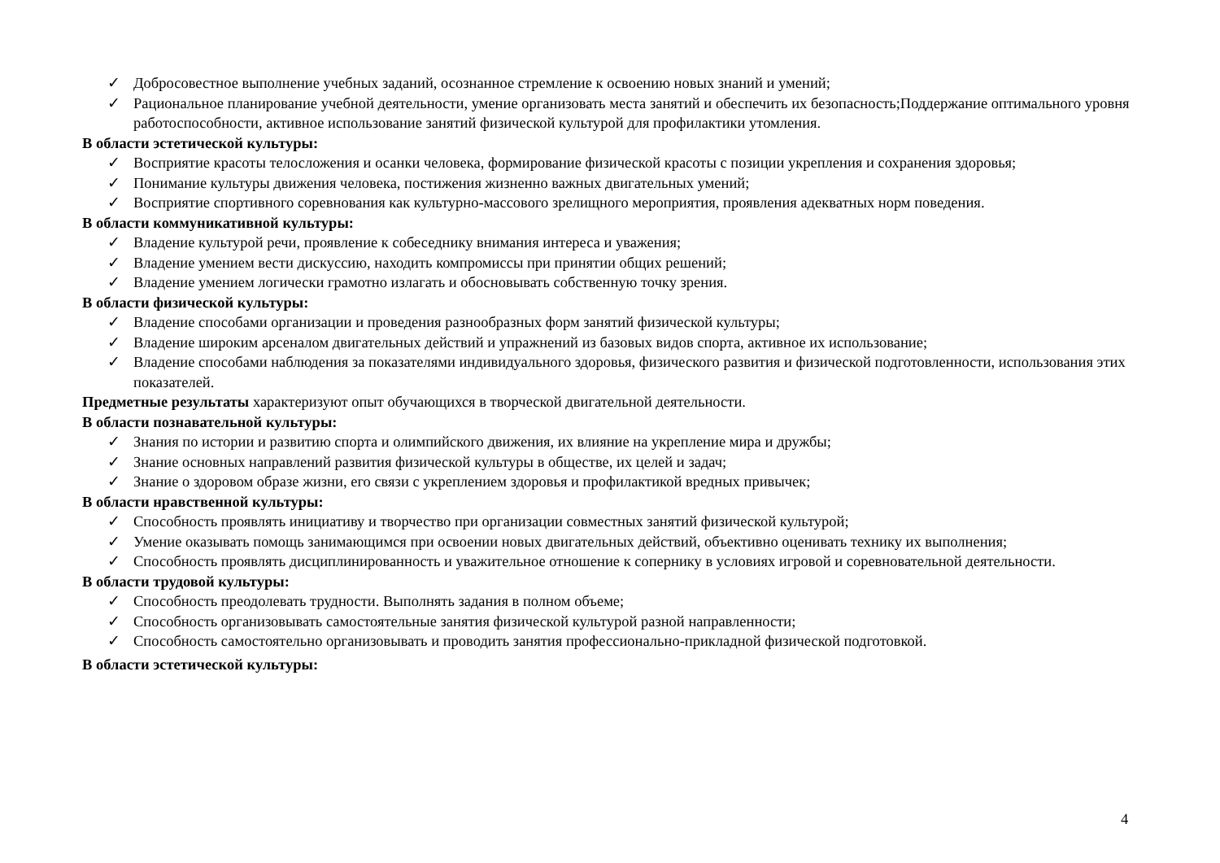✓ Добросовестное выполнение учебных заданий, осознанное стремление к освоению новых знаний и умений;
✓ Рациональное планирование учебной деятельности, умение организовать места занятий и обеспечить их безопасность;Поддержание оптимального уровня работоспособности, активное использование занятий физической культурой для профилактики утомления.
В области эстетической культуры:
✓ Восприятие красоты телосложения и осанки человека, формирование физической красоты с позиции укрепления и сохранения здоровья;
✓ Понимание культуры движения человека, постижения жизненно важных двигательных умений;
✓ Восприятие спортивного соревнования как культурно-массового зрелищного мероприятия, проявления адекватных норм поведения.
В области коммуникативной культуры:
✓ Владение культурой речи, проявление к собеседнику внимания интереса и уважения;
✓ Владение умением вести дискуссию, находить компромиссы при принятии общих решений;
✓ Владение умением логически грамотно излагать и обосновывать собственную точку зрения.
В области физической культуры:
✓ Владение способами организации и проведения разнообразных форм занятий физической культуры;
✓ Владение широким арсеналом двигательных действий и упражнений из базовых видов спорта, активное их использование;
✓ Владение способами наблюдения за показателями индивидуального здоровья, физического развития и физической подготовленности, использования этих показателей.
Предметные результаты характеризуют опыт обучающихся в творческой двигательной деятельности.
В области познавательной культуры:
✓ Знания по истории и развитию спорта и олимпийского движения, их влияние на укрепление мира и дружбы;
✓ Знание основных направлений развития физической культуры в обществе, их целей и задач;
✓ Знание о здоровом образе жизни, его связи с укреплением здоровья и профилактикой вредных привычек;
В области нравственной культуры:
✓ Способность проявлять инициативу и творчество при организации совместных занятий физической культурой;
✓ Умение оказывать помощь занимающимся при освоении новых двигательных действий, объективно оценивать технику их выполнения;
✓ Способность проявлять дисциплинированность и уважительное отношение к сопернику в условиях игровой и соревновательной деятельности.
В области трудовой культуры:
✓ Способность преодолевать трудности. Выполнять задания в полном объеме;
✓ Способность организовывать самостоятельные занятия физической культурой разной направленности;
✓ Способность самостоятельно организовывать и проводить занятия профессионально-прикладной физической подготовкой.
В области эстетической культуры:
4